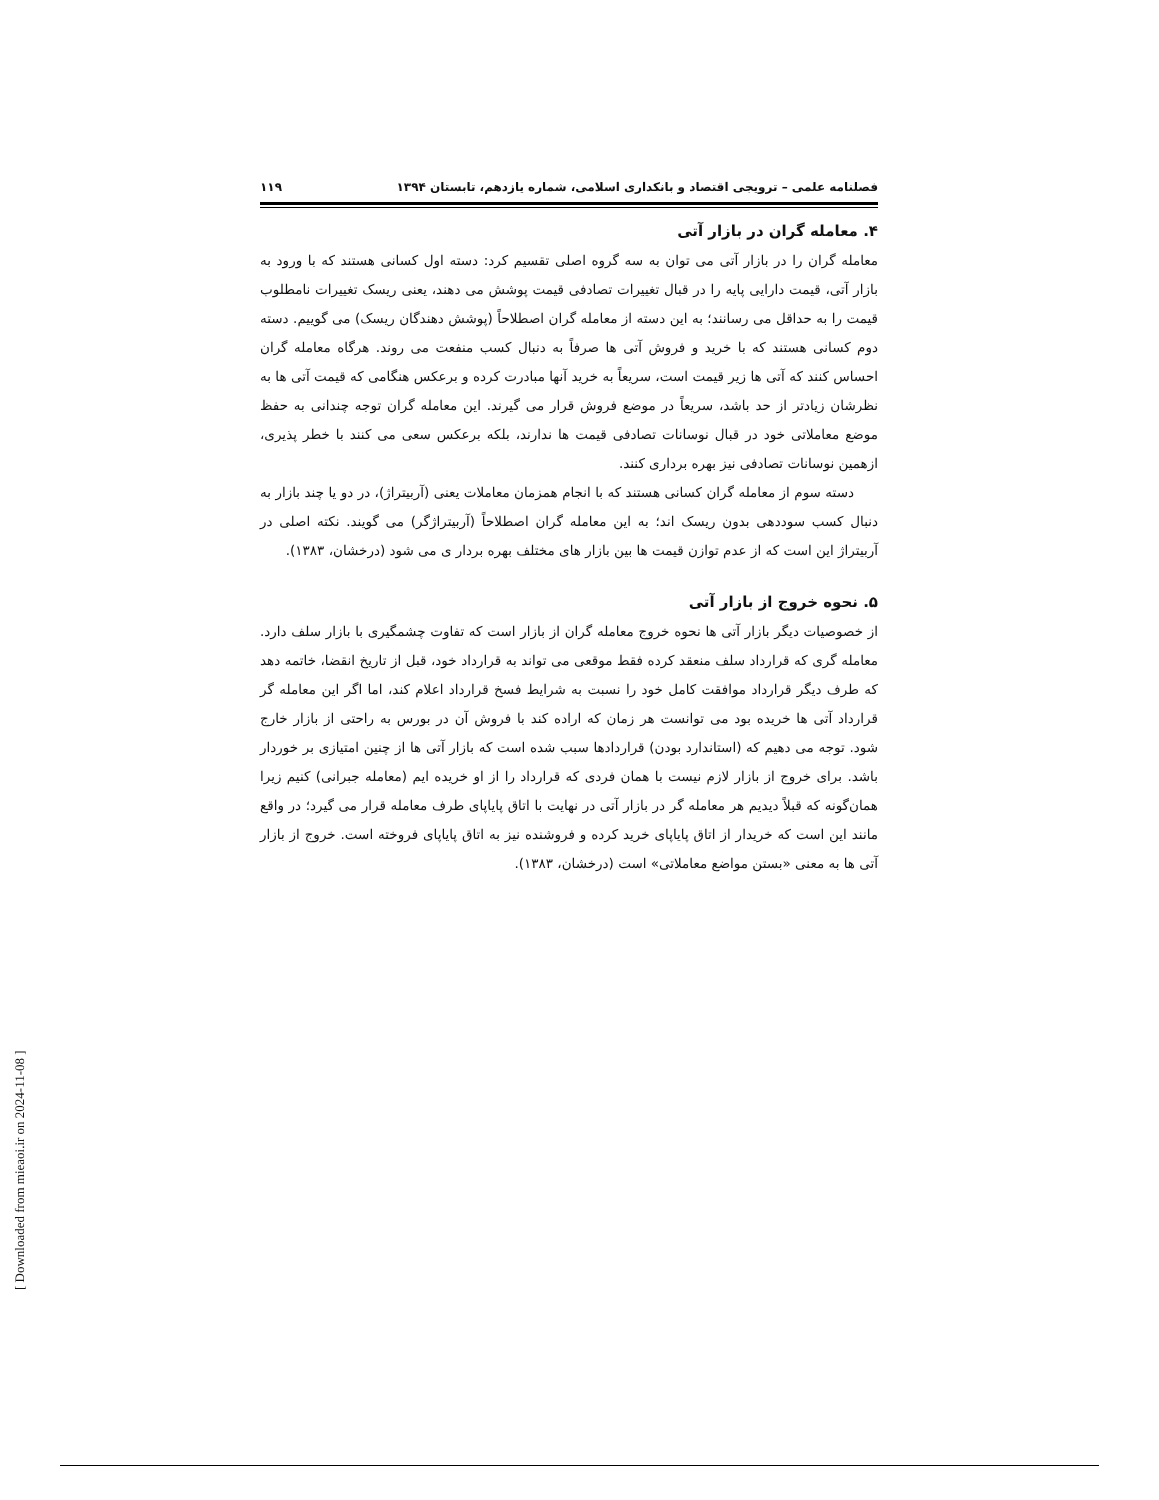فصلنامه علمی – ترویجی اقتصاد و بانکداری اسلامی، شماره یازدهم، تابستان ۱۳۹۴ ۱۱۹
۴. معامله گران در بازار آتی
معامله گران را در بازار آتی می توان به سه گروه اصلی تقسیم کرد: دسته اول کسانی هستند که با ورود به بازار آتی، قیمت دارایی پایه را در قبال تغییرات تصادفی قیمت پوشش می دهند، یعنی ریسک تغییرات نامطلوب قیمت را به حداقل می رسانند؛ به این دسته از معامله گران اصطلاحاً (پوشش دهندگان ریسک) می گوییم. دسته دوم کسانی هستند که با خرید و فروش آتی ها صرفاً به دنبال کسب منفعت می روند. هرگاه معامله گران احساس کنند که آتی ها زیر قیمت است، سریعاً به خرید آنها مبادرت کرده و برعکس هنگامی که قیمت آتی ها به نظرشان زیادتر از حد باشد، سریعاً در موضع فروش قرار می گیرند. این معامله گران توجه چندانی به حفظ موضع معاملاتی خود در قبال نوسانات تصادفی قیمت ها ندارند، بلکه برعکس سعی می کنند با خطر پذیری، ازهمین نوسانات تصادفی نیز بهره برداری کنند.
دسته سوم از معامله گران کسانی هستند که با انجام همزمان معاملات یعنی (آربیتراژ)، در دو یا چند بازار به دنبال کسب سوددهی بدون ریسک اند؛ به این معامله گران اصطلاحاً (آربیتراژگر) می گویند. نکته اصلی در آربیتراژ این است که از عدم توازن قیمت ها بین بازار های مختلف بهره بردار ی می شود (درخشان، ۱۳۸۳).
۵. نحوه خروج از بازار آتی
از خصوصیات دیگر بازار آتی ها نحوه خروج معامله گران از بازار است که تفاوت چشمگیری با بازار سلف دارد. معامله گری که قرارداد سلف منعقد کرده فقط موقعی می تواند به قرارداد خود، قبل از تاریخ انقضا، خاتمه دهد که طرف دیگر قرارداد موافقت کامل خود را نسبت به شرایط فسخ قرارداد اعلام کند، اما اگر این معامله گر قرارداد آتی ها خریده بود می توانست هر زمان که اراده کند با فروش آن در بورس به راحتی از بازار خارج شود. توجه می دهیم که (استاندارد بودن) قراردادها سبب شده است که بازار آتی ها از چنین امتیازی بر خوردار باشد. برای خروج از بازار لازم نیست با همان فردی که قرارداد را از او خریده ایم (معامله جبرانی) کنیم زیرا همان‌گونه که قبلاً دیدیم هر معامله گر در بازار آتی در نهایت با اتاق پایاپای طرف معامله قرار می گیرد؛ در واقع مانند این است که خریدار از اتاق پایاپای خرید کرده و فروشنده نیز به اتاق پایاپای فروخته است. خروج از بازار آتی ها به معنی «بستن مواضع معاملاتی» است (درخشان، ۱۳۸۳).
[ Downloaded from mieaoi.ir on 2024-11-08 ]